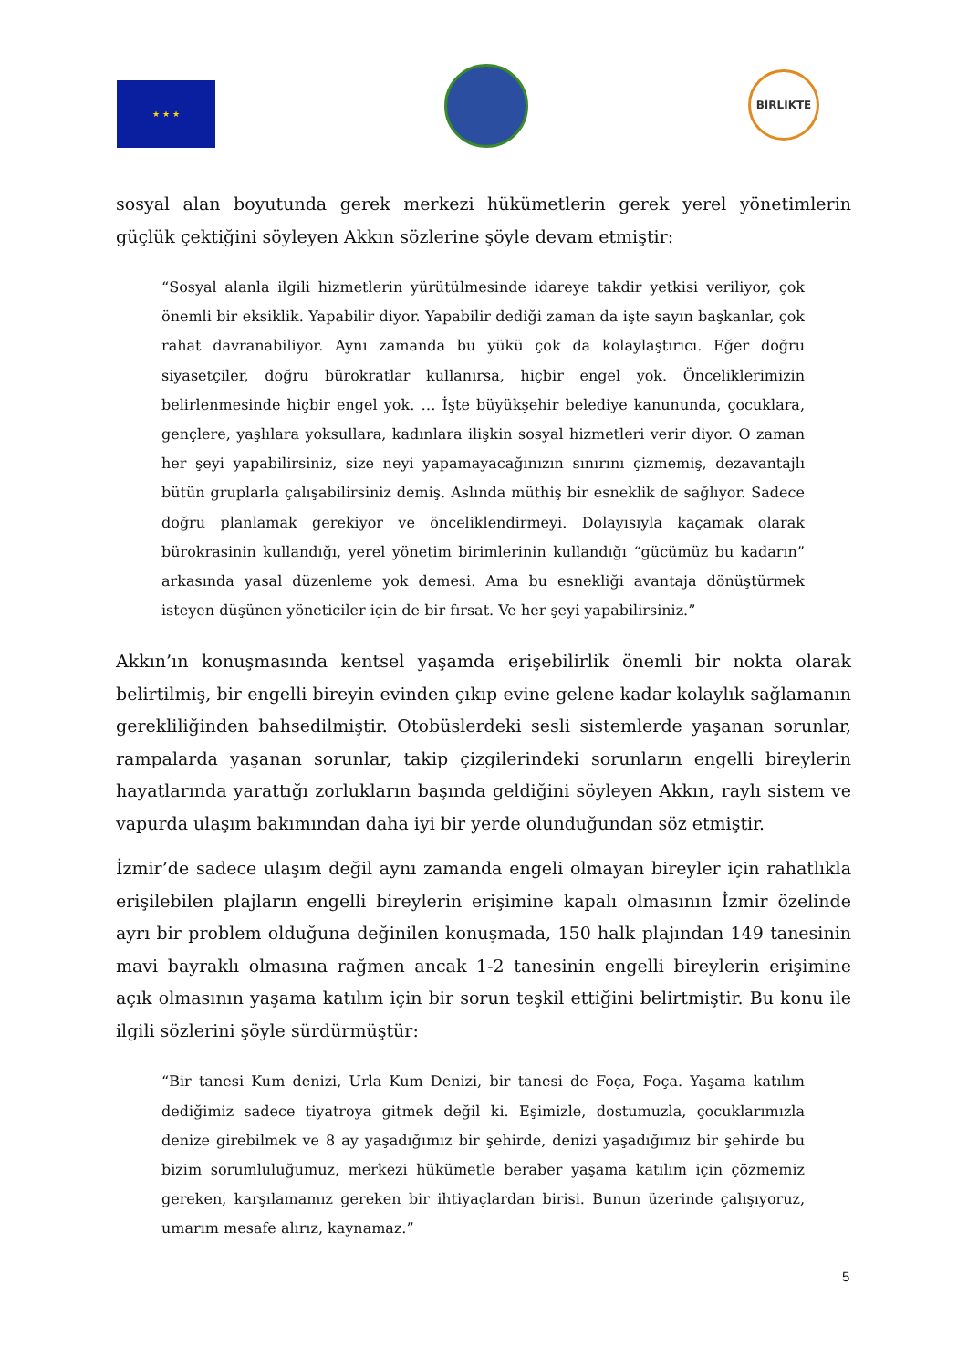★ ★ ★
BİRLİKTE
sosyal alan boyutunda gerek merkezi hükümetlerin gerek yerel yönetimlerin güçlük çektiğini söyleyen Akkın sözlerine şöyle devam etmiştir:
“Sosyal alanla ilgili hizmetlerin yürütülmesinde idareye takdir yetkisi veriliyor, çok önemli bir eksiklik. Yapabilir diyor. Yapabilir dediği zaman da işte sayın başkanlar, çok rahat davranabiliyor. Aynı zamanda bu yükü çok da kolaylaştırıcı. Eğer doğru siyasetçiler, doğru bürokratlar kullanırsa, hiçbir engel yok. Önceliklerimizin belirlenmesinde hiçbir engel yok. … İşte büyükşehir belediye kanununda, çocuklara, gençlere, yaşlılara yoksullara, kadınlara ilişkin sosyal hizmetleri verir diyor. O zaman her şeyi yapabilirsiniz, size neyi yapamayacağınızın sınırını çizmemiş, dezavantajlı bütün gruplarla çalışabilirsiniz demiş. Aslında müthiş bir esneklik de sağlıyor. Sadece doğru planlamak gerekiyor ve önceliklendirmeyi. Dolayısıyla kaçamak olarak bürokrasinin kullandığı, yerel yönetim birimlerinin kullandığı “gücümüz bu kadarın” arkasında yasal düzenleme yok demesi. Ama bu esnekliği avantaja dönüştürmek isteyen düşünen yöneticiler için de bir fırsat. Ve her şeyi yapabilirsiniz.”
Akkın’ın konuşmasında kentsel yaşamda erişebilirlik önemli bir nokta olarak belirtilmiş, bir engelli bireyin evinden çıkıp evine gelene kadar kolaylık sağlamanın gerekliliğinden bahsedilmiştir. Otobüslerdeki sesli sistemlerde yaşanan sorunlar, rampalarda yaşanan sorunlar, takip çizgilerindeki sorunların engelli bireylerin hayatlarında yarattığı zorlukların başında geldiğini söyleyen Akkın, raylı sistem ve vapurda ulaşım bakımından daha iyi bir yerde olunduğundan söz etmiştir.
İzmir’de sadece ulaşım değil aynı zamanda engeli olmayan bireyler için rahatlıkla erişilebilen plajların engelli bireylerin erişimine kapalı olmasının İzmir özelinde ayrı bir problem olduğuna değinilen konuşmada, 150 halk plajından 149 tanesinin mavi bayraklı olmasına rağmen ancak 1-2 tanesinin engelli bireylerin erişimine açık olmasının yaşama katılım için bir sorun teşkil ettiğini belirtmiştir. Bu konu ile ilgili sözlerini şöyle sürdürmüştür:
“Bir tanesi Kum denizi, Urla Kum Denizi, bir tanesi de Foça, Foça. Yaşama katılım dediğimiz sadece tiyatroya gitmek değil ki. Eşimizle, dostumuzla, çocuklarımızla denize girebilmek ve 8 ay yaşadığımız bir şehirde, denizi yaşadığımız bir şehirde bu bizim sorumluluğumuz, merkezi hükümetle beraber yaşama katılım için çözmemiz gereken, karşılamamız gereken bir ihtiyaçlardan birisi. Bunun üzerinde çalışıyoruz, umarım mesafe alırız, kaynamaz.”
5